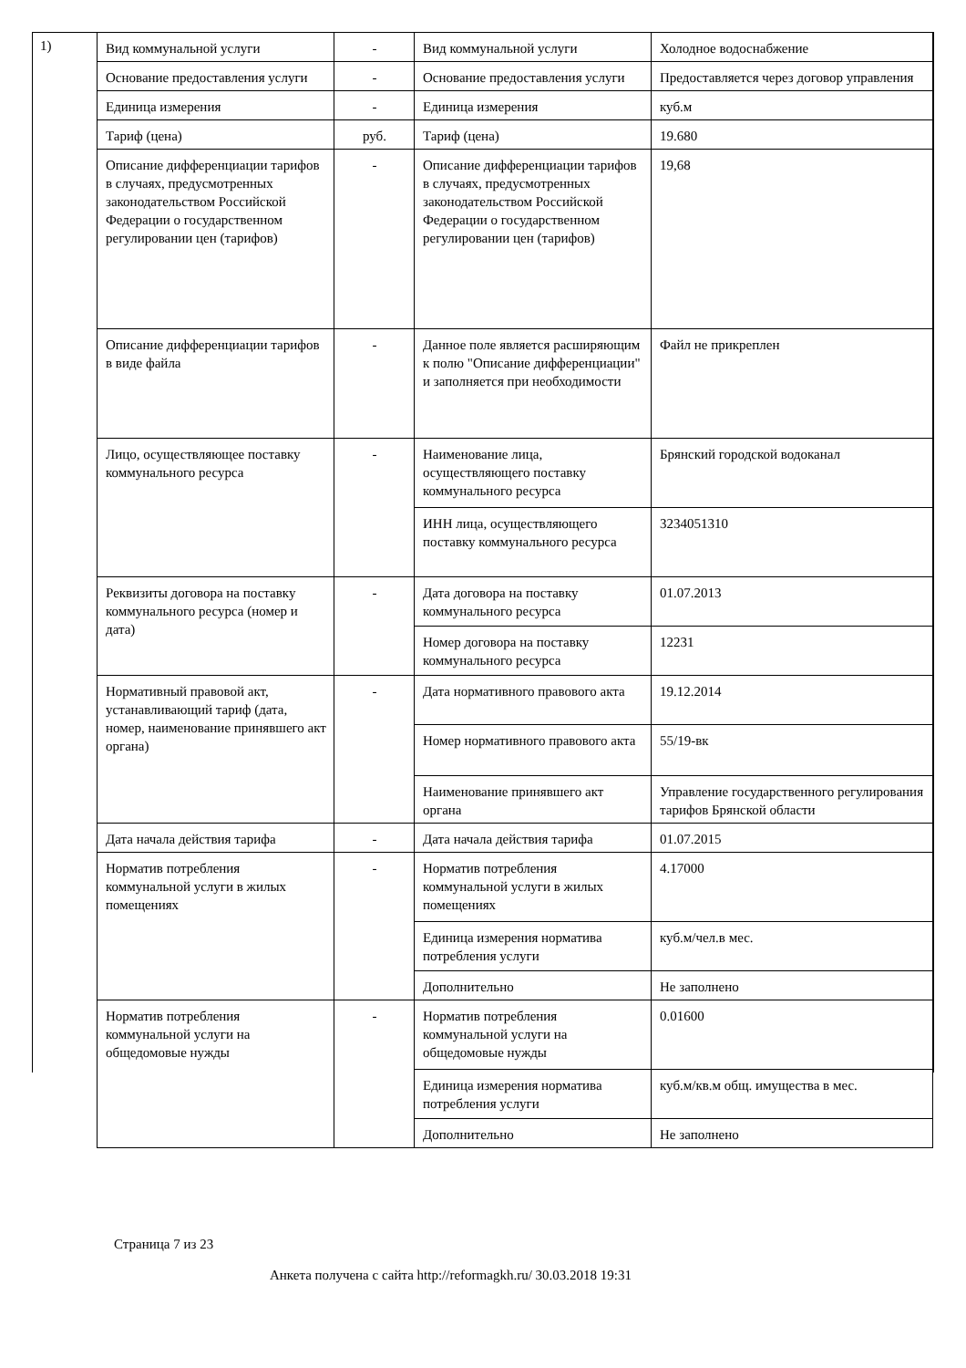1)
| Вид коммунальной услуги | - | Вид коммунальной услуги | Холодное водоснабжение |
| Основание предоставления услуги | - | Основание предоставления услуги | Предоставляется через договор управления |
| Единица измерения | - | Единица измерения | куб.м |
| Тариф (цена) | руб. | Тариф (цена) | 19.680 |
| Описание дифференциации тарифов в случаях, предусмотренных законодательством Российской Федерации о государственном регулировании цен (тарифов) | - | Описание дифференциации тарифов в случаях, предусмотренных законодательством Российской Федерации о государственном регулировании цен (тарифов) | 19,68 |
| Описание дифференциации тарифов в виде файла | - | Данное поле является расширяющим к полю "Описание дифференциации" и заполняется при необходимости | Файл не прикреплен |
| Лицо, осуществляющее поставку коммунального ресурса | - | Наименование лица, осуществляющего поставку коммунального ресурса | Брянский городской водоканал |
| | | ИНН лица, осуществляющего поставку коммунального ресурса | 3234051310 |
| Реквизиты договора на поставку коммунального ресурса (номер и дата) | - | Дата договора на поставку коммунального ресурса | 01.07.2013 |
| | | Номер договора на поставку коммунального ресурса | 12231 |
| Нормативный правовой акт, устанавливающий тариф (дата, номер, наименование принявшего акт органа) | - | Дата нормативного правового акта | 19.12.2014 |
| | | Номер нормативного правового акта | 55/19-вк |
| | | Наименование принявшего акт органа | Управление государственного регулирования тарифов Брянской области |
| Дата начала действия тарифа | - | Дата начала действия тарифа | 01.07.2015 |
| Норматив потребления коммунальной услуги в жилых помещениях | - | Норматив потребления коммунальной услуги в жилых помещениях | 4.17000 |
| | | Единица измерения норматива потребления услуги | куб.м/чел.в мес. |
| | | Дополнительно | Не заполнено |
| Норматив потребления коммунальной услуги на общедомовые нужды | - | Норматив потребления коммунальной услуги на общедомовые нужды | 0.01600 |
| | | Единица измерения норматива потребления услуги | куб.м/кв.м общ. имущества в мес. |
| | | Дополнительно | Не заполнено |
Страница 7 из 23
Анкета получена с сайта http://reformagkh.ru/ 30.03.2018 19:31